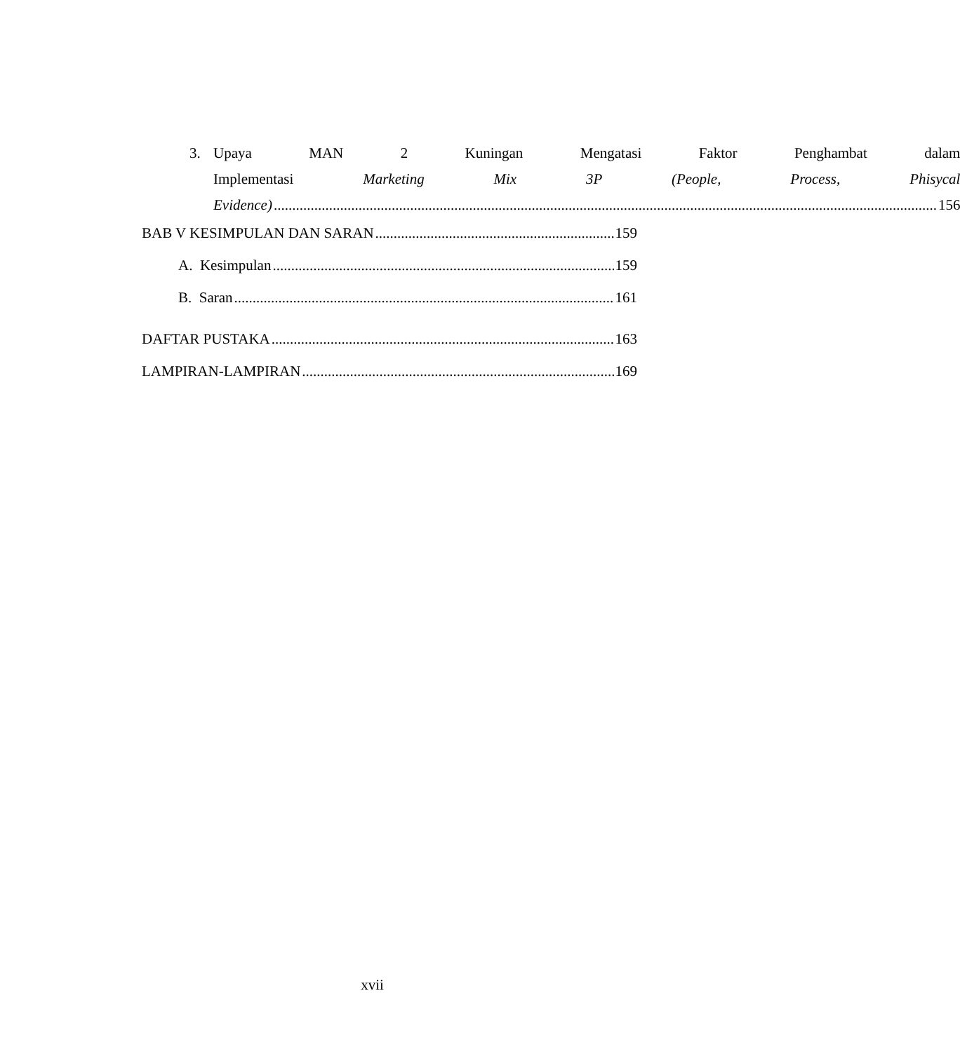3. Upaya MAN 2 Kuningan Mengatasi Faktor Penghambat dalam
Implementasi Marketing Mix 3P (People, Process, Phisycal
Evidence) 156
BAB V KESIMPULAN DAN SARAN 159
A. Kesimpulan 159
B. Saran 161
DAFTAR PUSTAKA 163
LAMPIRAN-LAMPIRAN 169
xvii